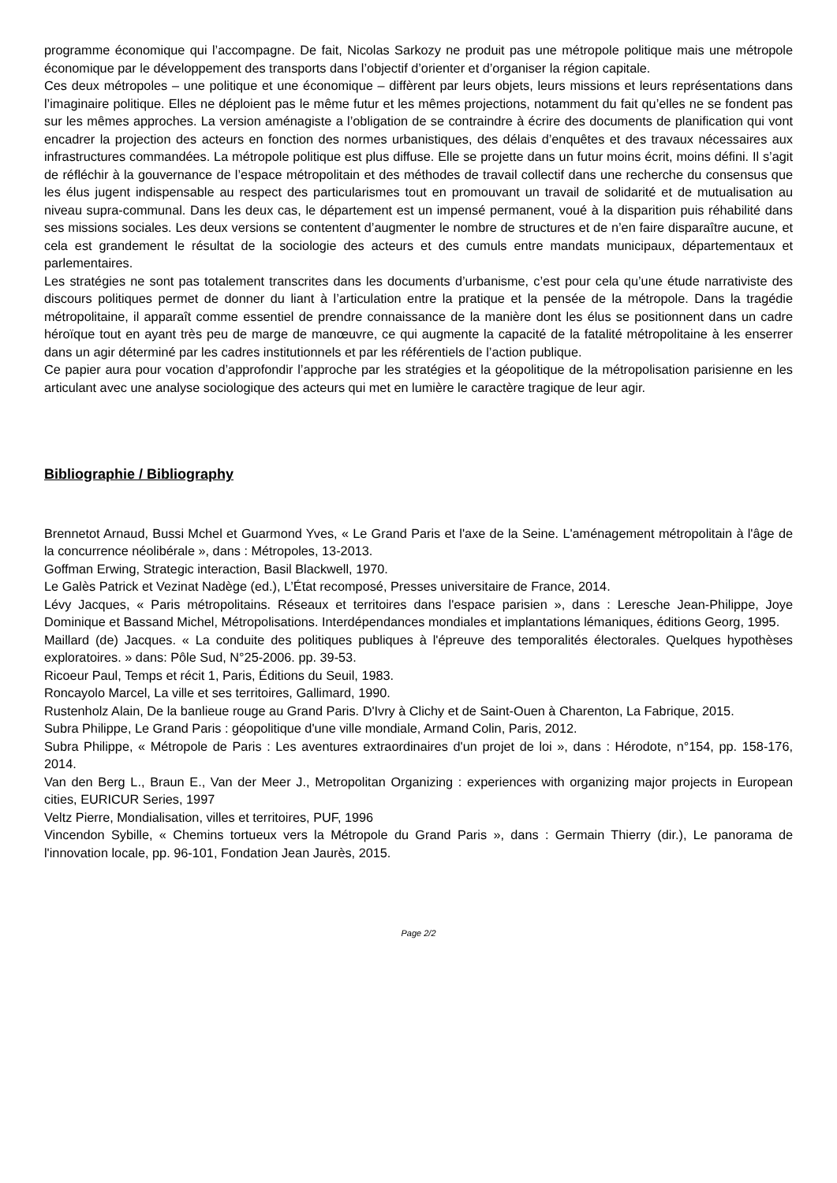programme économique qui l’accompagne. De fait, Nicolas Sarkozy ne produit pas une métropole politique mais une métropole économique par le développement des transports dans l’objectif d’orienter et d’organiser la région capitale.
Ces deux métropoles – une politique et une économique – diffèrent par leurs objets, leurs missions et leurs représentations dans l’imaginaire politique. Elles ne déploient pas le même futur et les mêmes projections, notamment du fait qu’elles ne se fondent pas sur les mêmes approches. La version aménagiste a l’obligation de se contraindre à écrire des documents de planification qui vont encadrer la projection des acteurs en fonction des normes urbanistiques, des délais d’enquêtes et des travaux nécessaires aux infrastructures commandées. La métropole politique est plus diffuse. Elle se projette dans un futur moins écrit, moins défini. Il s’agit de réfléchir à la gouvernance de l’espace métropolitain et des méthodes de travail collectif dans une recherche du consensus que les élus jugent indispensable au respect des particularismes tout en promouvant un travail de solidarité et de mutualisation au niveau supra-communal. Dans les deux cas, le département est un impensé permanent, voué à la disparition puis réhabilité dans ses missions sociales. Les deux versions se contentent d’augmenter le nombre de structures et de n’en faire disparaître aucune, et cela est grandement le résultat de la sociologie des acteurs et des cumuls entre mandats municipaux, départementaux et parlementaires.
Les stratégies ne sont pas totalement transcrites dans les documents d’urbanisme, c’est pour cela qu’une étude narrativiste des discours politiques permet de donner du liant à l’articulation entre la pratique et la pensée de la métropole. Dans la tragédie métropolitaine, il apparaît comme essentiel de prendre connaissance de la manière dont les élus se positionnent dans un cadre héroïque tout en ayant très peu de marge de manœuvre, ce qui augmente la capacité de la fatalité métropolitaine à les enserrer dans un agir déterminé par les cadres institutionnels et par les référentiels de l’action publique.
Ce papier aura pour vocation d’approfondir l’approche par les stratégies et la géopolitique de la métropolisation parisienne en les articulant avec une analyse sociologique des acteurs qui met en lumière le caractère tragique de leur agir.
Bibliographie / Bibliography
Brennetot Arnaud, Bussi Mchel et Guarmond Yves, « Le Grand Paris et l'axe de la Seine. L'aménagement métropolitain à l'âge de la concurrence néolibérale », dans : Métropoles, 13-2013.
Goffman Erwing, Strategic interaction, Basil Blackwell, 1970.
Le Galès Patrick et Vezinat Nadège (ed.), L’État recomposé, Presses universitaire de France, 2014.
Lévy Jacques, « Paris métropolitains. Réseaux et territoires dans l'espace parisien », dans : Leresche Jean-Philippe, Joye Dominique et Bassand Michel, Métropolisations. Interdépendances mondiales et implantations lémaniques, éditions Georg, 1995.
Maillard (de) Jacques. « La conduite des politiques publiques à l'épreuve des temporalités électorales. Quelques hypothèses exploratoires. » dans: Pôle Sud, N°25-2006. pp. 39-53.
Ricoeur Paul, Temps et récit 1, Paris, Éditions du Seuil, 1983.
Roncayolo Marcel, La ville et ses territoires, Gallimard, 1990.
Rustenholz Alain, De la banlieue rouge au Grand Paris. D'Ivry à Clichy et de Saint-Ouen à Charenton, La Fabrique, 2015.
Subra Philippe, Le Grand Paris : géopolitique d'une ville mondiale, Armand Colin, Paris, 2012.
Subra Philippe, « Métropole de Paris : Les aventures extraordinaires d'un projet de loi », dans : Hérodote, n°154, pp. 158-176, 2014.
Van den Berg L., Braun E., Van der Meer J., Metropolitan Organizing : experiences with organizing major projects in European cities, EURICUR Series, 1997
Veltz Pierre, Mondialisation, villes et territoires, PUF, 1996
Vincendon Sybille, « Chemins tortueux vers la Métropole du Grand Paris », dans : Germain Thierry (dir.), Le panorama de l'innovation locale, pp. 96-101, Fondation Jean Jaurès, 2015.
Page 2/2